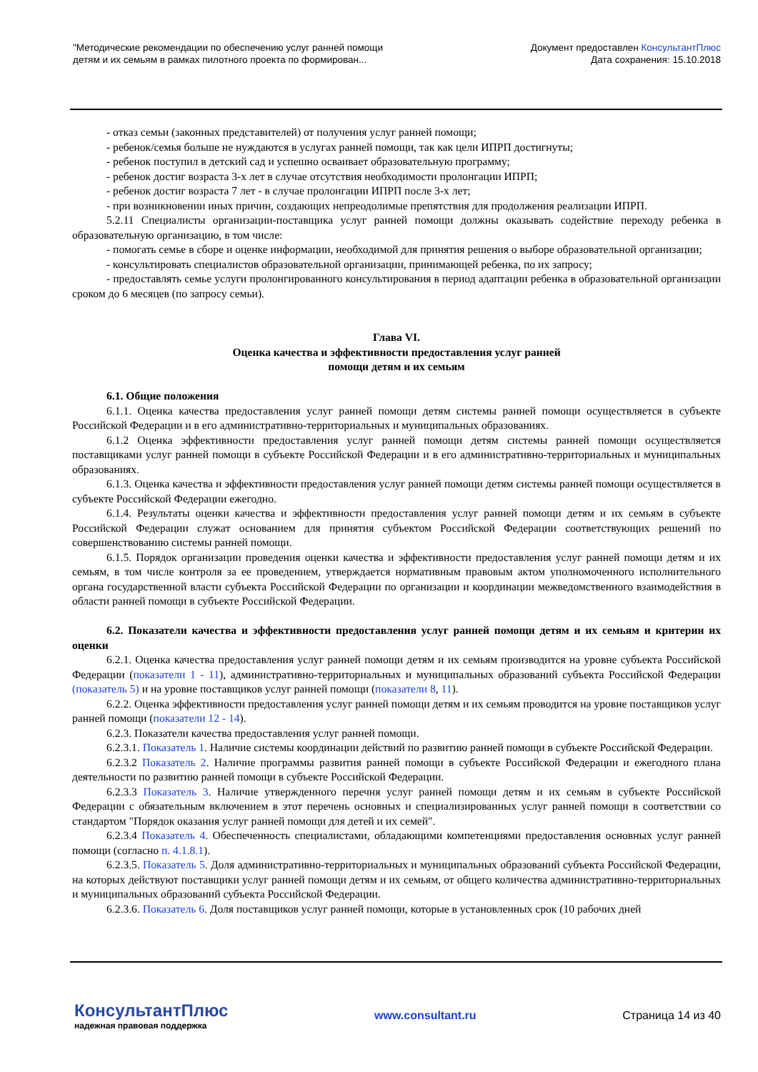"Методические рекомендации по обеспечению услуг ранней помощи
детям и их семьям в рамках пилотного проекта по формирован...
Документ предоставлен КонсультантПлюс
Дата сохранения: 15.10.2018
- отказ семьи (законных представителей) от получения услуг ранней помощи;
- ребенок/семья больше не нуждаются в услугах ранней помощи, так как цели ИПРП достигнуты;
- ребенок поступил в детский сад и успешно осваивает образовательную программу;
- ребенок достиг возраста 3-х лет в случае отсутствия необходимости пролонгации ИПРП;
- ребенок достиг возраста 7 лет - в случае пролонгации ИПРП после 3-х лет;
- при возникновении иных причин, создающих непреодолимые препятствия для продолжения реализации ИПРП.
5.2.11 Специалисты организации-поставщика услуг ранней помощи должны оказывать содействие переходу ребенка в образовательную организацию, в том числе:
- помогать семье в сборе и оценке информации, необходимой для принятия решения о выборе образовательной организации;
- консультировать специалистов образовательной организации, принимающей ребенка, по их запросу;
- предоставлять семье услуги пролонгированного консультирования в период адаптации ребенка в образовательной организации сроком до 6 месяцев (по запросу семьи).
Глава VI.
Оценка качества и эффективности предоставления услуг ранней
помощи детям и их семьям
6.1. Общие положения
6.1.1. Оценка качества предоставления услуг ранней помощи детям системы ранней помощи осуществляется в субъекте Российской Федерации и в его административно-территориальных и муниципальных образованиях.
6.1.2 Оценка эффективности предоставления услуг ранней помощи детям системы ранней помощи осуществляется поставщиками услуг ранней помощи в субъекте Российской Федерации и в его административно-территориальных и муниципальных образованиях.
6.1.3. Оценка качества и эффективности предоставления услуг ранней помощи детям системы ранней помощи осуществляется в субъекте Российской Федерации ежегодно.
6.1.4. Результаты оценки качества и эффективности предоставления услуг ранней помощи детям и их семьям в субъекте Российской Федерации служат основанием для принятия субъектом Российской Федерации соответствующих решений по совершенствованию системы ранней помощи.
6.1.5. Порядок организации проведения оценки качества и эффективности предоставления услуг ранней помощи детям и их семьям, в том числе контроля за ее проведением, утверждается нормативным правовым актом уполномоченного исполнительного органа государственной власти субъекта Российской Федерации по организации и координации межведомственного взаимодействия в области ранней помощи в субъекте Российской Федерации.
6.2. Показатели качества и эффективности предоставления услуг ранней помощи детям и их семьям и критерии их оценки
6.2.1. Оценка качества предоставления услуг ранней помощи детям и их семьям производится на уровне субъекта Российской Федерации (показатели 1 - 11), административно-территориальных и муниципальных образований субъекта Российской Федерации (показатель 5) и на уровне поставщиков услуг ранней помощи (показатели 8, 11).
6.2.2. Оценка эффективности предоставления услуг ранней помощи детям и их семьям проводится на уровне поставщиков услуг ранней помощи (показатели 12 - 14).
6.2.3. Показатели качества предоставления услуг ранней помощи.
6.2.3.1. Показатель 1. Наличие системы координации действий по развитию ранней помощи в субъекте Российской Федерации.
6.2.3.2 Показатель 2. Наличие программы развития ранней помощи в субъекте Российской Федерации и ежегодного плана деятельности по развитию ранней помощи в субъекте Российской Федерации.
6.2.3.3 Показатель 3. Наличие утвержденного перечня услуг ранней помощи детям и их семьям в субъекте Российской Федерации с обязательным включением в этот перечень основных и специализированных услуг ранней помощи в соответствии со стандартом "Порядок оказания услуг ранней помощи для детей и их семей".
6.2.3.4 Показатель 4. Обеспеченность специалистами, обладающими компетенциями предоставления основных услуг ранней помощи (согласно п. 4.1.8.1).
6.2.3.5. Показатель 5. Доля административно-территориальных и муниципальных образований субъекта Российской Федерации, на которых действуют поставщики услуг ранней помощи детям и их семьям, от общего количества административно-территориальных и муниципальных образований субъекта Российской Федерации.
6.2.3.6. Показатель 6. Доля поставщиков услуг ранней помощи, которые в установленных срок (10 рабочих дней
КонсультантПлюс
надежная правовая поддержка
www.consultant.ru Страница 14 из 40